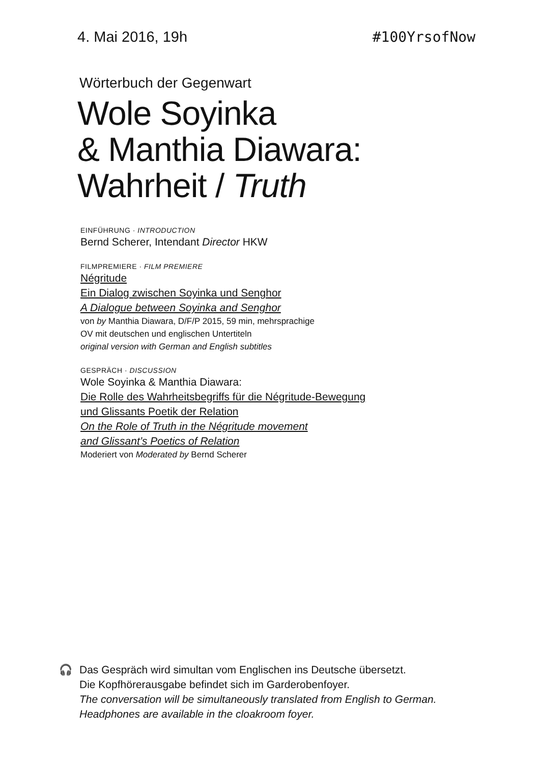4. Mai 2016, 19h #100YrsofNow
Wörterbuch der Gegenwart
Wole Soyinka
& Manthia Diawara:
Wahrheit / Truth
EINFÜHRUNG · INTRODUCTION
Bernd Scherer, Intendant Director HKW
FILMPREMIERE · FILM PREMIERE
Négritude
Ein Dialog zwischen Soyinka und Senghor
A Dialogue between Soyinka and Senghor
von by Manthia Diawara, D/F/P 2015, 59 min, mehrsprachige
OV mit deutschen und englischen Untertiteln
original version with German and English subtitles
GESPRÄCH · DISCUSSION
Wole Soyinka & Manthia Diawara:
Die Rolle des Wahrheitsbegriffs für die Négritude-Bewegung
und Glissants Poetik der Relation
On the Role of Truth in the Négritude movement
and Glissant’s Poetics of Relation
Moderiert von Moderated by Bernd Scherer
🎧 Das Gespräch wird simultan vom Englischen ins Deutsche übersetzt.
Die Kopfhörerausgabe befindet sich im Garderobenfoyer.
The conversation will be simultaneously translated from English to German.
Headphones are available in the cloakroom foyer.